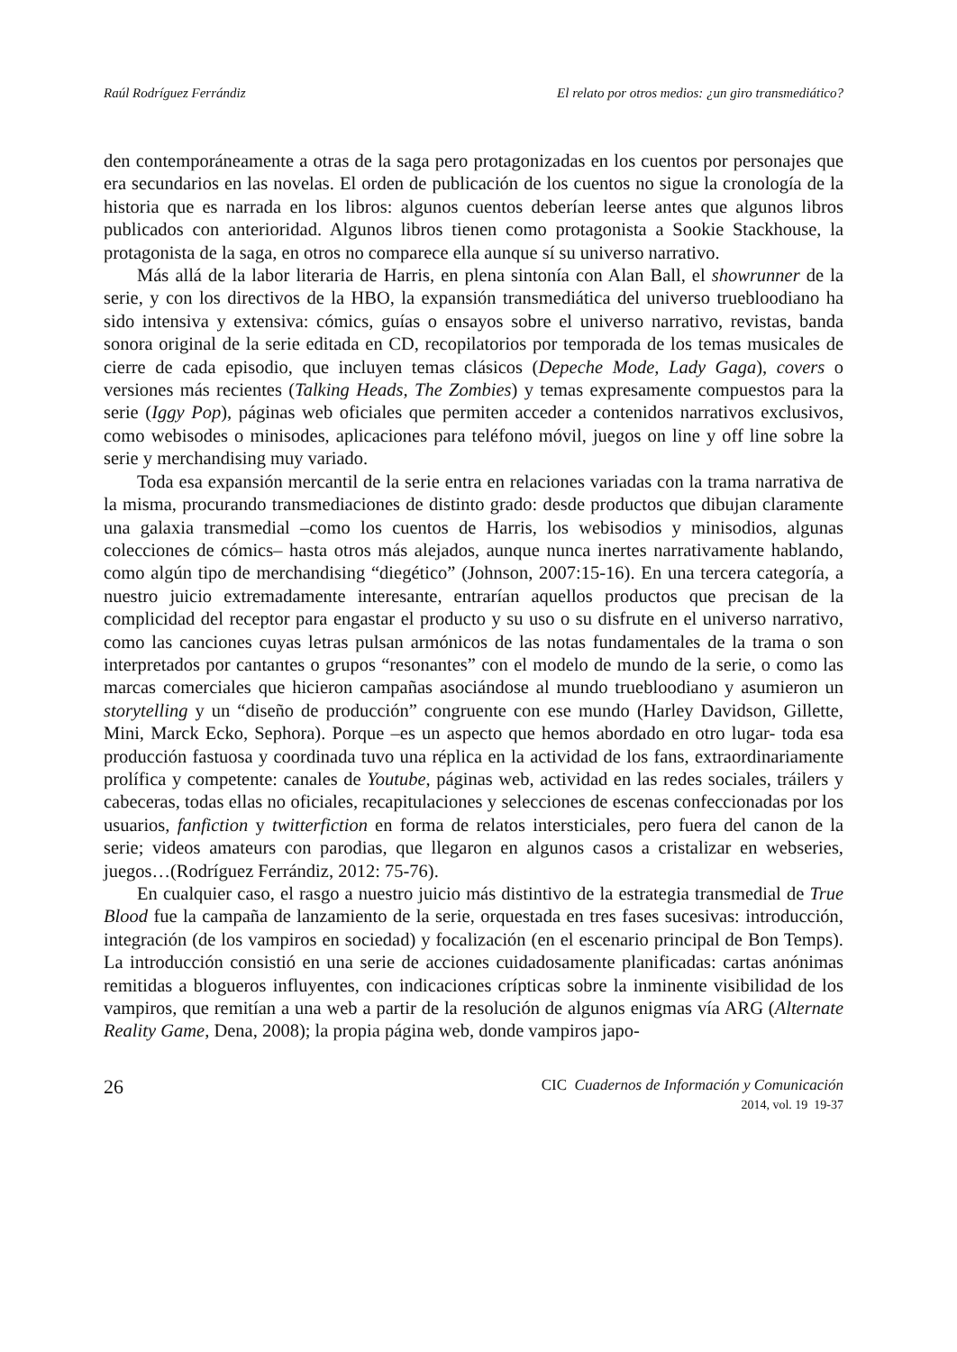Raúl Rodríguez Ferrándiz El relato por otros medios: ¿un giro transmediático?
den contemporáneamente a otras de la saga pero protagonizadas en los cuentos por personajes que era secundarios en las novelas. El orden de publicación de los cuentos no sigue la cronología de la historia que es narrada en los libros: algunos cuentos deberían leerse antes que algunos libros publicados con anterioridad. Algunos libros tienen como protagonista a Sookie Stackhouse, la protagonista de la saga, en otros no comparece ella aunque sí su universo narrativo.
Más allá de la labor literaria de Harris, en plena sintonía con Alan Ball, el showrunner de la serie, y con los directivos de la HBO, la expansión transmediática del universo truebloodiano ha sido intensiva y extensiva: cómics, guías o ensayos sobre el universo narrativo, revistas, banda sonora original de la serie editada en CD, recopilatorios por temporada de los temas musicales de cierre de cada episodio, que incluyen temas clásicos (Depeche Mode, Lady Gaga), covers o versiones más recientes (Talking Heads, The Zombies) y temas expresamente compuestos para la serie (Iggy Pop), páginas web oficiales que permiten acceder a contenidos narrativos exclusivos, como webisodes o minisodes, aplicaciones para teléfono móvil, juegos on line y off line sobre la serie y merchandising muy variado.
Toda esa expansión mercantil de la serie entra en relaciones variadas con la trama narrativa de la misma, procurando transmediaciones de distinto grado: desde productos que dibujan claramente una galaxia transmedial –como los cuentos de Harris, los webisodios y minisodios, algunas colecciones de cómics– hasta otros más alejados, aunque nunca inertes narrativamente hablando, como algún tipo de merchandising “diegético” (Johnson, 2007:15-16). En una tercera categoría, a nuestro juicio extremadamente interesante, entrarían aquellos productos que precisan de la complicidad del receptor para engastar el producto y su uso o su disfrute en el universo narrativo, como las canciones cuyas letras pulsan armónicos de las notas fundamentales de la trama o son interpretados por cantantes o grupos “resonantes” con el modelo de mundo de la serie, o como las marcas comerciales que hicieron campañas asociándose al mundo truebloodiano y asumieron un storytelling y un “diseño de producción” congruente con ese mundo (Harley Davidson, Gillette, Mini, Marck Ecko, Sephora). Porque –es un aspecto que hemos abordado en otro lugar- toda esa producción fastuosa y coordinada tuvo una réplica en la actividad de los fans, extraordinariamente prolífica y competente: canales de Youtube, páginas web, actividad en las redes sociales, tráilers y cabeceras, todas ellas no oficiales, recapitulaciones y selecciones de escenas confeccionadas por los usuarios, fanfiction y twitterfiction en forma de relatos intersticiales, pero fuera del canon de la serie; videos amateurs con parodias, que llegaron en algunos casos a cristalizar en webseries, juegos…(Rodríguez Ferrándiz, 2012: 75-76).
En cualquier caso, el rasgo a nuestro juicio más distintivo de la estrategia transmedial de True Blood fue la campaña de lanzamiento de la serie, orquestada en tres fases sucesivas: introducción, integración (de los vampiros en sociedad) y focalización (en el escenario principal de Bon Temps). La introducción consistió en una serie de acciones cuidadosamente planificadas: cartas anónimas remitidas a blogueros influyentes, con indicaciones crípticas sobre la inminente visibilidad de los vampiros, que remitían a una web a partir de la resolución de algunos enigmas vía ARG (Alternate Reality Game, Dena, 2008); la propia página web, donde vampiros japo-
26
CIC Cuadernos de Información y Comunicación
2014, vol. 19 19-37